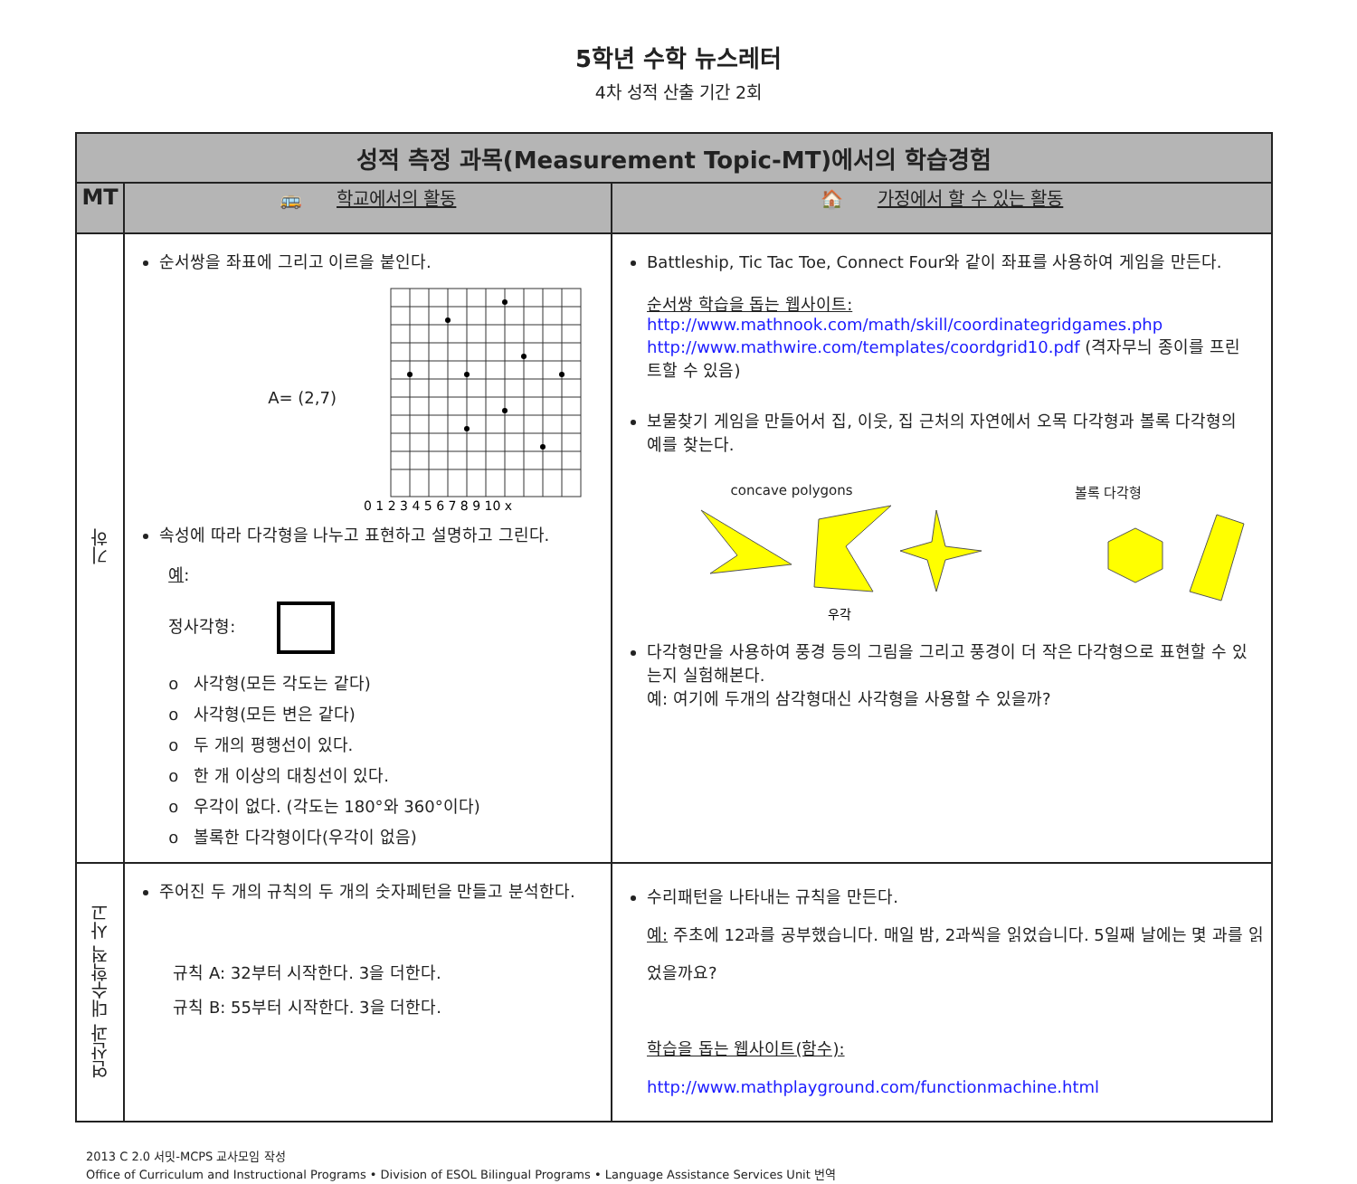5학년 수학 뉴스레터
4차 성적 산출 기간 2회
| 성적 측정 과목(Measurement Topic-MT)에서의 학습경험 | | |
| --- | --- | --- |
| MT | 🚌 학교에서의 활동 | 🏠 가정에서 할 수 있는 활동 |
| 기하 | 순서쌍을 좌표에 그리고 이르을 붙인다. A= (2,7) 0 1 2 3 4 5 6 7 8 9 10 x 속성에 따라 다각형을 나누고 표현하고 설명하고 그린다. 예 : 정사각형: o 사각형(모든 각도는 같다) o 사각형(모든 변은 같다) o 두 개의 평행선이 있다. o 한 개 이상의 대칭선이 있다. o 우각이 없다. (각도는 180°와 360°이다) o 볼록한 다각형이다(우각이 없음) | Battleship, Tic Tac Toe, Connect Four와 같이 좌표를 사용하여 게임을 만든다. 순서쌍 학습을 돕는 웹사이트: http://www.mathnook.com/math/skill/coordinategridgames.php http://www.mathwire.com/templates/coordgrid10.pdf (격자무늬 종이를 프린트할 수 있음) 보물찾기 게임을 만들어서 집, 이웃, 집 근처의 자연에서 오목 다각형과 볼록 다각형의 예를 찾는다. concave polygons 볼록 다각형 우각 다각형만을 사용하여 풍경 등의 그림을 그리고 풍경이 더 작은 다각형으로 표현할 수 있는지 실험해본다. 예: 여기에 두개의 삼각형대신 사각형을 사용할 수 있을까? |
| 연산과 대수학적 사고 | 주어진 두 개의 규칙의 두 개의 숫자페턴을 만들고 분석한다. 규칙 A: 32부터 시작한다. 3을 더한다. 규칙 B: 55부터 시작한다. 3을 더한다. | 수리패턴을 나타내는 규칙을 만든다. 예: 주초에 12과를 공부했습니다. 매일 밤, 2과씩을 읽었습니다. 5일째 날에는 몇 과를 읽었을까요? 학습을 돕는 웹사이트(함수): http://www.mathplayground.com/functionmachine.html |
2013 C 2.0 서밋-MCPS 교사모임 작성
Office of Curriculum and Instructional Programs • Division of ESOL Bilingual Programs • Language Assistance Services Unit 번역